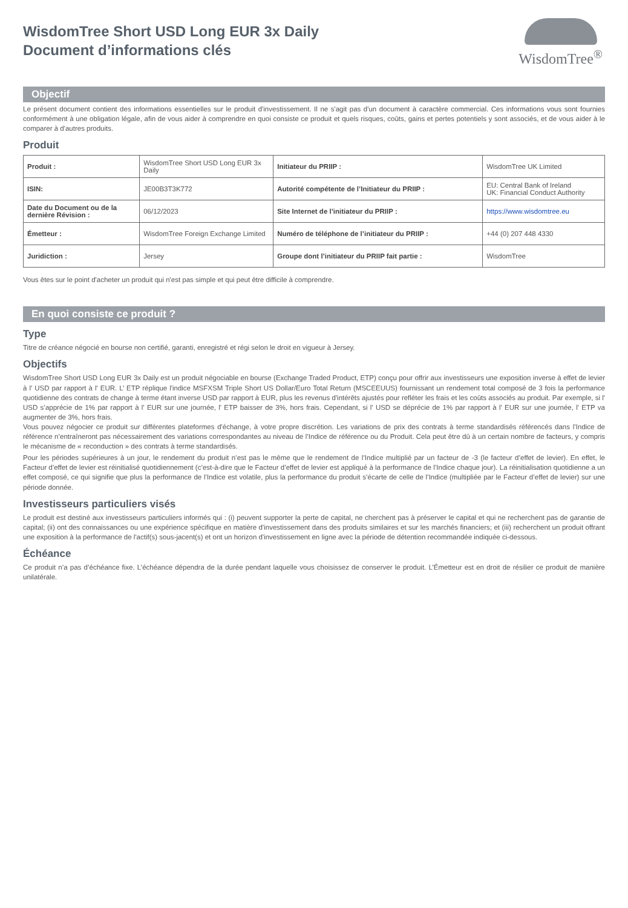WisdomTree Short USD Long EUR 3x Daily
Document d’informations clés
WisdomTree<sup>®</sup>
Objectif
Le présent document contient des informations essentielles sur le produit d'investissement. Il ne s'agit pas d'un document à caractère commercial. Ces informations vous sont fournies conformément à une obligation légale, afin de vous aider à comprendre en quoi consiste ce produit et quels risques, coûts, gains et pertes potentiels y sont associés, et de vous aider à le comparer à d'autres produits.
Produit
| Produit : | WisdomTree Short USD Long EUR 3x Daily | Initiateur du PRIIP : | WisdomTree UK Limited |
| ISIN: | JE00B3T3K772 | Autorité compétente de l’Initiateur du PRIIP : | EU: Central Bank of Ireland UK: Financial Conduct Authority |
| Date du Document ou de la dernière Révision : | 06/12/2023 | Site Internet de l’initiateur du PRIIP : | https://www.wisdomtree.eu |
| Émetteur : | WisdomTree Foreign Exchange Limited | Numéro de téléphone de l’initiateur du PRIIP : | +44 (0) 207 448 4330 |
| Juridiction : | Jersey | Groupe dont l’initiateur du PRIIP fait partie : | WisdomTree |
Vous êtes sur le point d'acheter un produit qui n'est pas simple et qui peut être difficile à comprendre.
En quoi consiste ce produit ?
Type
Titre de créance négocié en bourse non certifié, garanti, enregistré et régi selon le droit en vigueur à Jersey.
Objectifs
WisdomTree Short USD Long EUR 3x Daily est un produit négociable en bourse (Exchange Traded Product, ETP) conçu pour offrir aux investisseurs une exposition inverse à effet de levier à l' USD par rapport à l' EUR. L’ ETP réplique l'indice MSFXSM Triple Short US Dollar/Euro Total Return (MSCEEUUS) fournissant un rendement total composé de 3 fois la performance quotidienne des contrats de change à terme étant inverse USD par rapport à EUR, plus les revenus d'intérêts ajustés pour refléter les frais et les coûts associés au produit. Par exemple, si l' USD s’apprécie de 1% par rapport à l' EUR sur une journée, l' ETP baisser de 3%, hors frais. Cependant, si l' USD se déprécie de 1% par rapport à l' EUR sur une journée, l' ETP va augmenter de 3%, hors frais.
Vous pouvez négocier ce produit sur différentes plateformes d'échange, à votre propre discrétion. Les variations de prix des contrats à terme standardisés référencés dans l’Indice de référence n’entraîneront pas nécessairement des variations correspondantes au niveau de l’Indice de référence ou du Produit. Cela peut être dû à un certain nombre de facteurs, y compris le mécanisme de « reconduction » des contrats à terme standardisés.
Pour les périodes supérieures à un jour, le rendement du produit n’est pas le même que le rendement de l’Indice multiplié par un facteur de -3 (le facteur d’effet de levier). En effet, le Facteur d’effet de levier est réinitialisé quotidiennement (c’est-à-dire que le Facteur d’effet de levier est appliqué à la performance de l’Indice chaque jour). La réinitialisation quotidienne a un effet composé, ce qui signifie que plus la performance de l’Indice est volatile, plus la performance du produit s’écarte de celle de l’Indice (multipliée par le Facteur d’effet de levier) sur une période donnée.
Investisseurs particuliers visés
Le produit est destiné aux investisseurs particuliers informés qui : (i) peuvent supporter la perte de capital, ne cherchent pas à préserver le capital et qui ne recherchent pas de garantie de capital; (ii) ont des connaissances ou une expérience spécifique en matière d'investissement dans des produits similaires et sur les marchés financiers; et (iii) recherchent un produit offrant une exposition à la performance de l'actif(s) sous-jacent(s) et ont un horizon d'investissement en ligne avec la période de détention recommandée indiquée ci-dessous.
Échéance
Ce produit n’a pas d’échéance fixe. L’échéance dépendra de la durée pendant laquelle vous choisissez de conserver le produit. L’Émetteur est en droit de résilier ce produit de manière unilatérale.